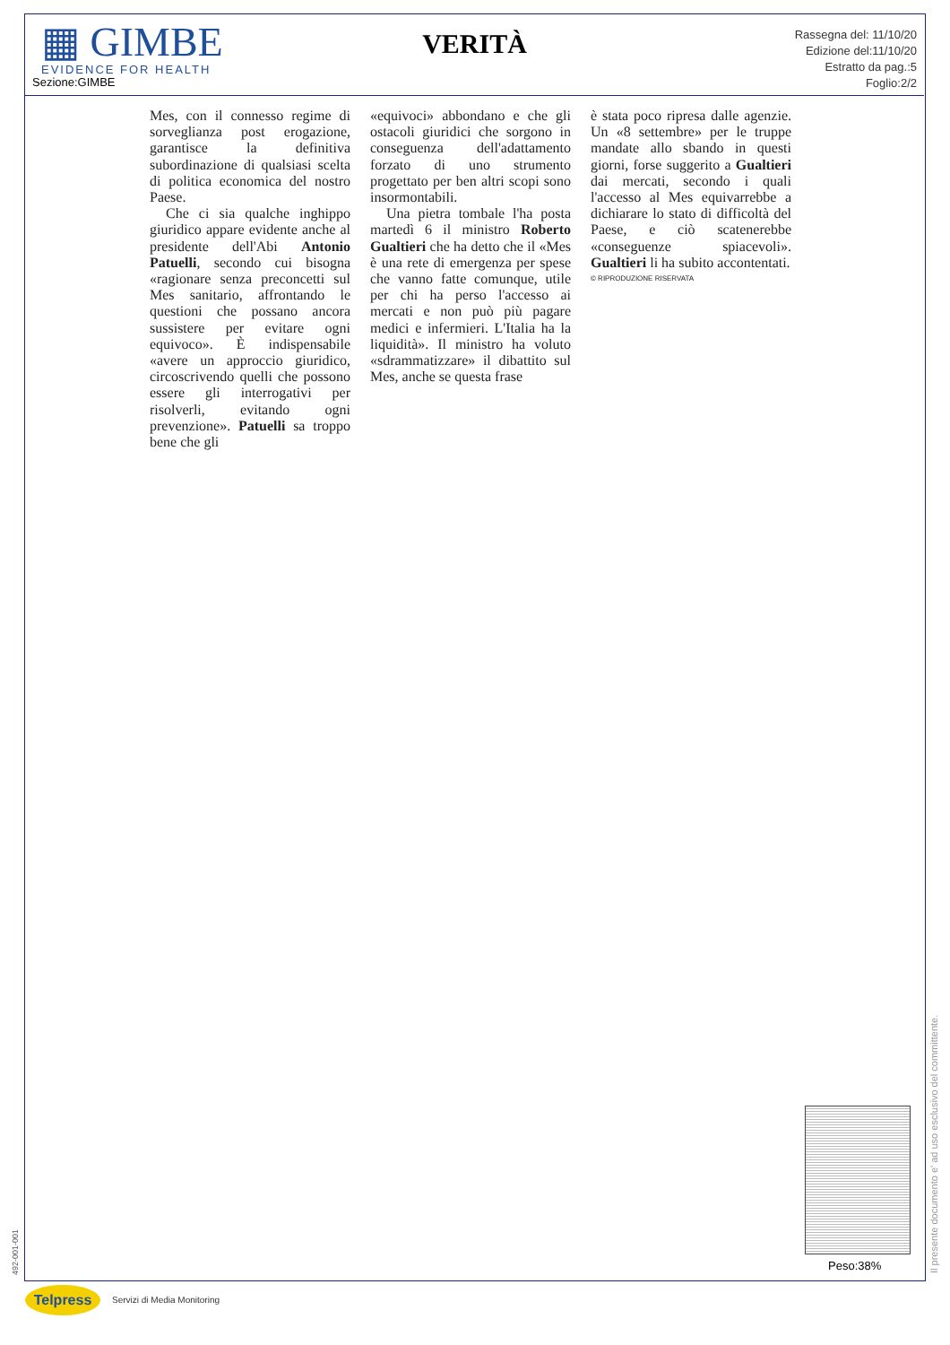▦ GIMBE
EVIDENCE FOR HEALTH
Sezione:GIMBE
VERITÀ
Rassegna del: 11/10/20
Edizione del:11/10/20
Estratto da pag.:5
Foglio:2/2
Mes, con il connesso regime di sorveglianza post erogazione, garantisce la definitiva subordinazione di qualsiasi scelta di politica economica del nostro Paese.
Che ci sia qualche inghippo giuridico appare evidente anche al presidente dell'Abi Antonio Patuelli, secondo cui bisogna «ragionare senza preconcetti sul Mes sanitario, affrontando le questioni che possano ancora sussistere per evitare ogni equivoco». È indispensabile «avere un approccio giuridico, circoscrivendo quelli che possono essere gli interrogativi per risolverli, evitando ogni prevenzione». Patuelli sa troppo bene che gli
«equivoci» abbondano e che gli ostacoli giuridici che sorgono in conseguenza dell'adattamento forzato di uno strumento progettato per ben altri scopi sono insormontabili.
Una pietra tombale l'ha posta martedì 6 il ministro Roberto Gualtieri che ha detto che il «Mes è una rete di emergenza per spese che vanno fatte comunque, utile per chi ha perso l'accesso ai mercati e non può più pagare medici e infermieri. L'Italia ha la liquidità». Il ministro ha voluto «sdrammatizzare» il dibattito sul Mes, anche se questa frase
è stata poco ripresa dalle agenzie. Un «8 settembre» per le truppe mandate allo sbando in questi giorni, forse suggerito a Gualtieri dai mercati, secondo i quali l'accesso al Mes equivarrebbe a dichiarare lo stato di difficoltà del Paese, e ciò scatenerebbe «conseguenze spiacevoli». Gualtieri li ha subito accontentati.
© RIPRODUZIONE RISERVATA
Peso:38%
Il presente documento e' ad uso esclusivo del committente.
492-001-001
Telpress Servizi di Media Monitoring